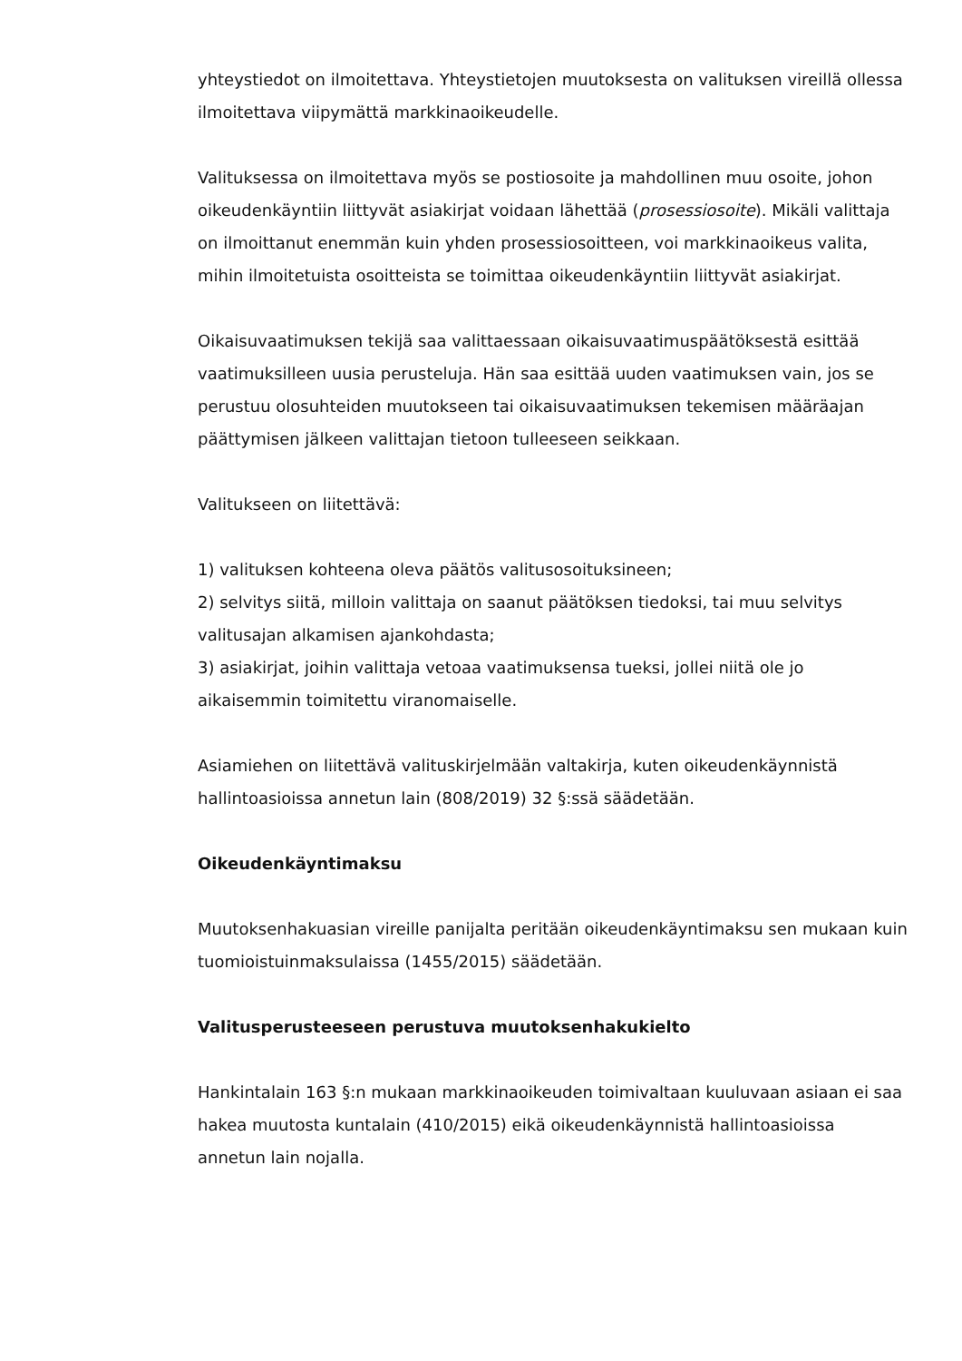yhteystiedot on ilmoitettava. Yhteystietojen muutoksesta on valituksen vireillä ollessa ilmoitettava viipymättä markkinaoikeudelle.
Valituksessa on ilmoitettava myös se postiosoite ja mahdollinen muu osoite, johon oikeudenkäyntiin liittyvät asiakirjat voidaan lähettää (prosessiosoite). Mikäli valittaja on ilmoittanut enemmän kuin yhden prosessiosoitteen, voi markkinaoikeus valita, mihin ilmoitetuista osoitteista se toimittaa oikeudenkäyntiin liittyvät asiakirjat.
Oikaisuvaatimuksen tekijä saa valittaessaan oikaisuvaatimuspäätöksestä esittää vaatimuksilleen uusia perusteluja. Hän saa esittää uuden vaatimuksen vain, jos se perustuu olosuhteiden muutokseen tai oikaisuvaatimuksen tekemisen määräajan päättymisen jälkeen valittajan tietoon tulleeseen seikkaan.
Valitukseen on liitettävä:
1) valituksen kohteena oleva päätös valitusosoituksineen;
2) selvitys siitä, milloin valittaja on saanut päätöksen tiedoksi, tai muu selvitys valitusajan alkamisen ajankohdasta;
3) asiakirjat, joihin valittaja vetoaa vaatimuksensa tueksi, jollei niitä ole jo aikaisemmin toimitettu viranomaiselle.
Asiamiehen on liitettävä valituskirjelmään valtakirja, kuten oikeudenkäynnistä hallintoasioissa annetun lain (808/2019) 32 §:ssä säädetään.
Oikeudenkäyntimaksu
Muutoksenhakuasian vireille panijalta peritään oikeudenkäyntimaksu sen mukaan kuin tuomioistuinmaksulaissa (1455/2015) säädetään.
Valitusperusteeseen perustuva muutoksenhakukielto
Hankintalain 163 §:n mukaan markkinaoikeuden toimivaltaan kuuluvaan asiaan ei saa hakea muutosta kuntalain (410/2015) eikä oikeudenkäynnistä hallintoasioissa annetun lain nojalla.